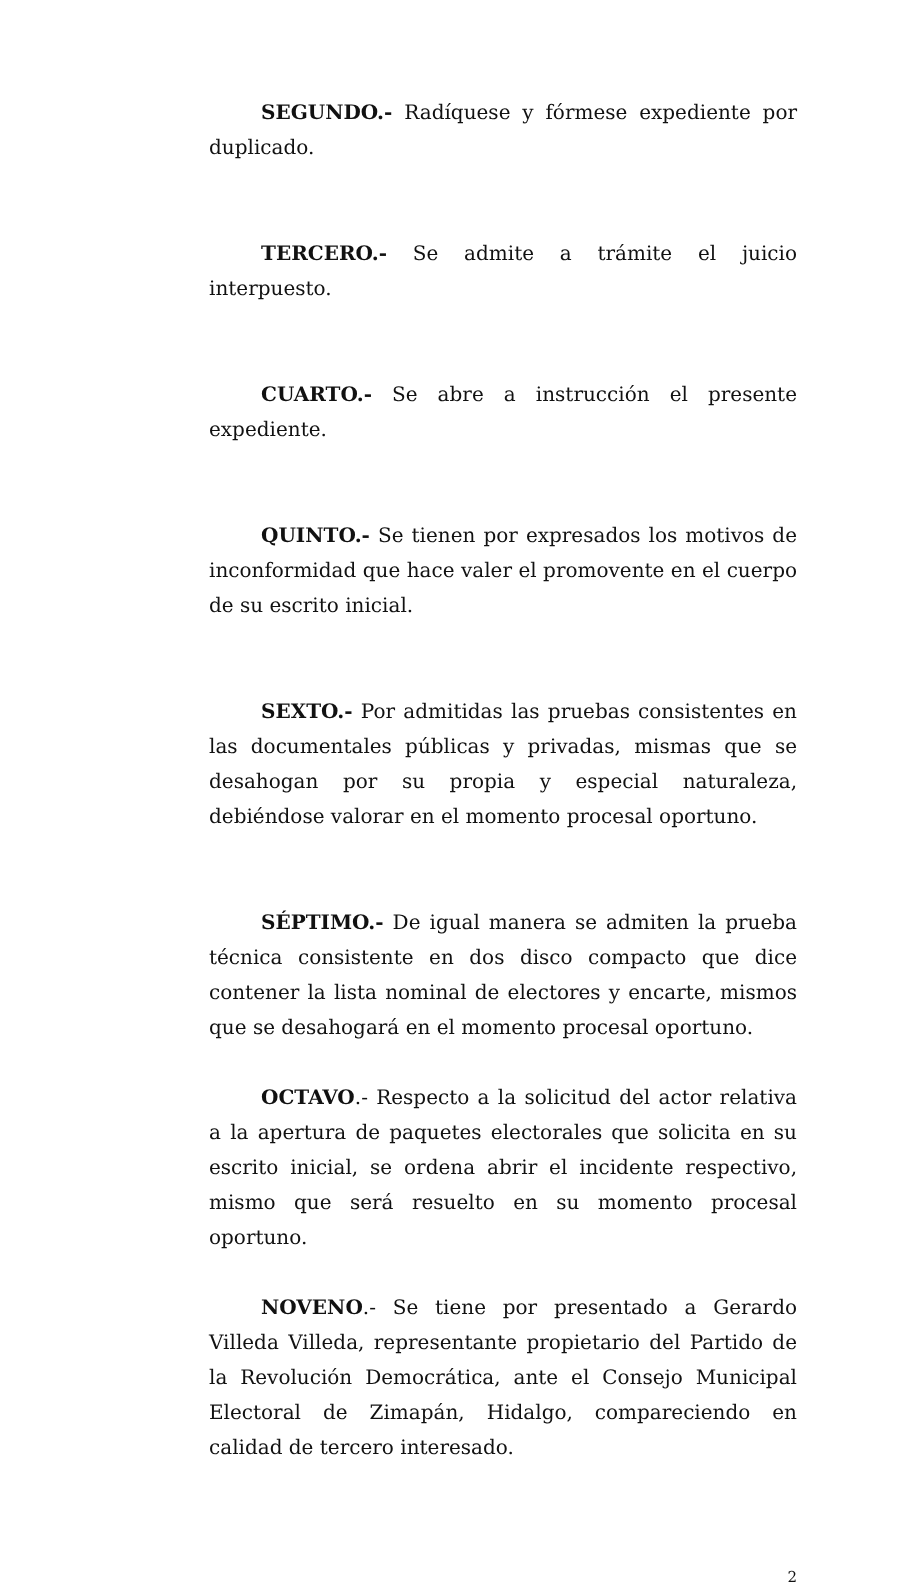SEGUNDO.- Radíquese y fórmese expediente por duplicado.
TERCERO.- Se admite a trámite el juicio interpuesto.
CUARTO.- Se abre a instrucción el presente expediente.
QUINTO.- Se tienen por expresados los motivos de inconformidad que hace valer el promovente en el cuerpo de su escrito inicial.
SEXTO.- Por admitidas las pruebas consistentes en las documentales públicas y privadas, mismas que se desahogan por su propia y especial naturaleza, debiéndose valorar en el momento procesal oportuno.
SÉPTIMO.- De igual manera se admiten la prueba técnica consistente en dos disco compacto que dice contener la lista nominal de electores y encarte, mismos que se desahogará en el momento procesal oportuno.
OCTAVO.- Respecto a la solicitud del actor relativa a la apertura de paquetes electorales que solicita en su escrito inicial, se ordena abrir el incidente respectivo, mismo que será resuelto en su momento procesal oportuno.
NOVENO.- Se tiene por presentado a Gerardo Villeda Villeda, representante propietario del Partido de la Revolución Democrática, ante el Consejo Municipal Electoral de Zimapán, Hidalgo, compareciendo en calidad de tercero interesado.
2